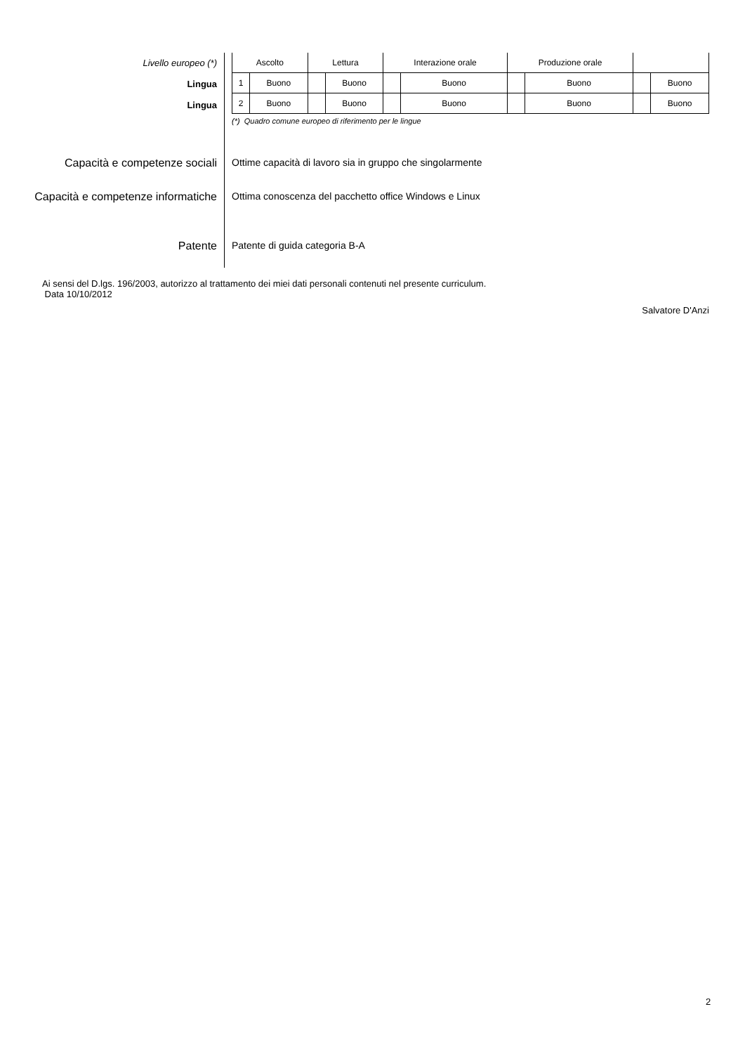Livello europeo (*)
Lingua
Lingua
| Ascolto | | Lettura | | Interazione orale | | Produzione orale | | | |
| --- | --- | --- | --- | --- | --- | --- | --- | --- | --- |
| 1 | Buono | | Buono | | Buono | | Buono | | Buono |
| 2 | Buono | | Buono | | Buono | | Buono | | Buono |
(*) Quadro comune europeo di riferimento per le lingue
Capacità e competenze sociali
Ottime capacità di lavoro sia in gruppo che singolarmente
Capacità e competenze informatiche
Ottima conoscenza del pacchetto office Windows e Linux
Patente
Patente di guida categoria B-A
Ai sensi del D.lgs. 196/2003, autorizzo al trattamento dei miei dati personali contenuti nel presente curriculum.
Data 10/10/2012
Salvatore D'Anzi
2